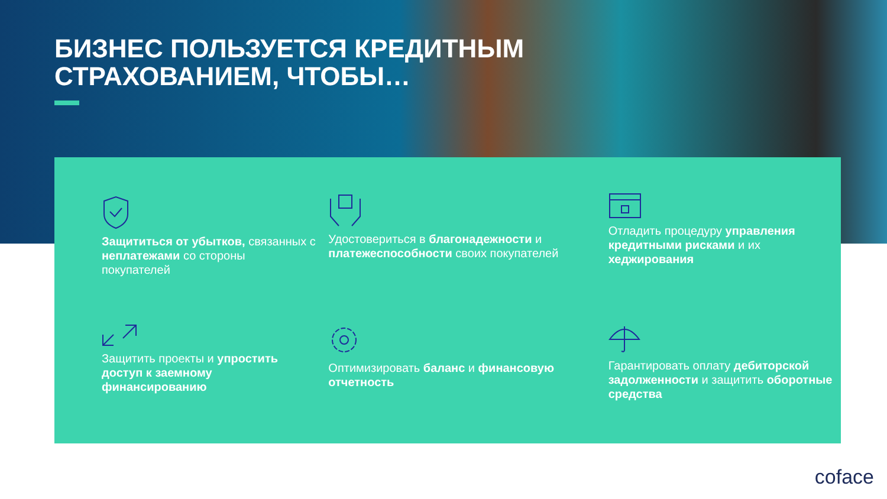БИЗНЕС ПОЛЬЗУЕТСЯ КРЕДИТНЫМ
СТРАХОВАНИЕМ, ЧТОБЫ…
Защититься от убытков, связанных с неплатежами со стороны покупателей
Удостовериться в благонадежности и платежеспособности своих покупателей
Отладить процедуру управления кредитными рисками и их хеджирования
Защитить проекты и упростить доступ к заемному финансированию
Оптимизировать баланс и финансовую отчетность
Гарантировать оплату дебиторской задолженности и защитить оборотные средства
coface